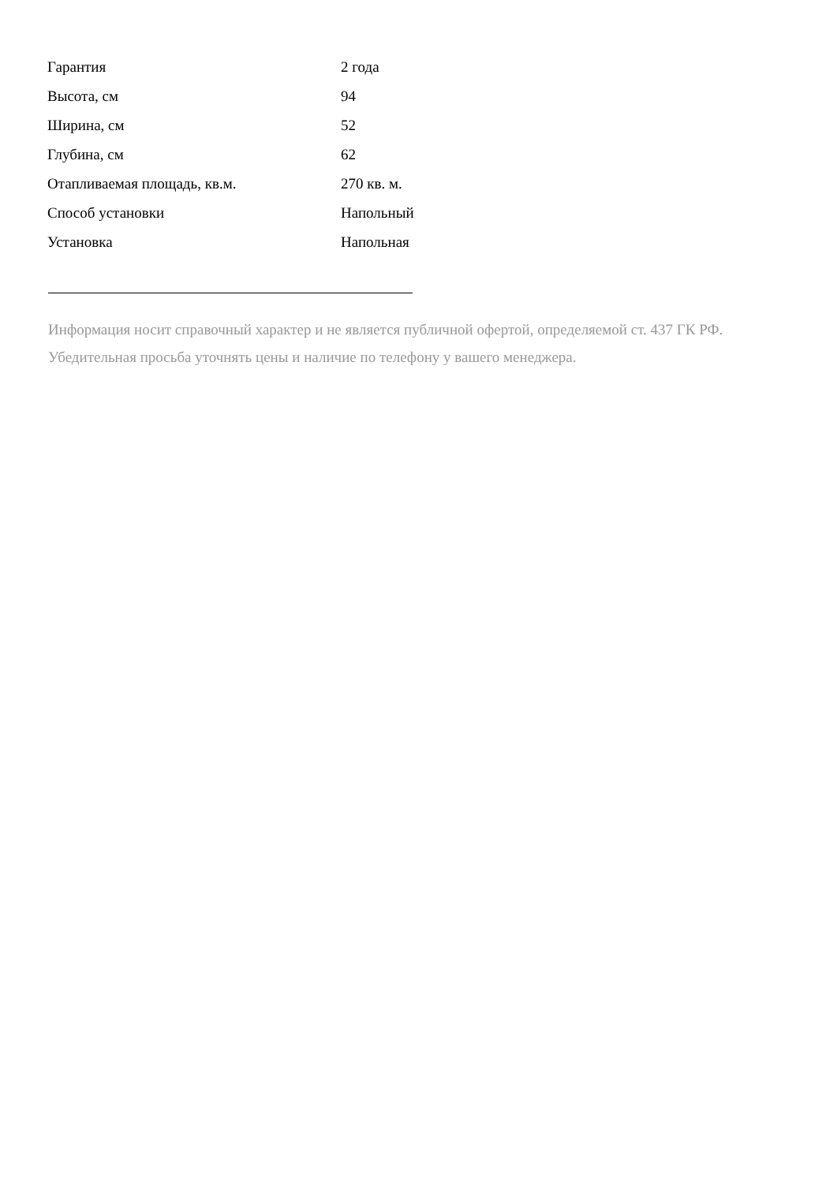| Гарантия | 2 года |
| Высота, см | 94 |
| Ширина, см | 52 |
| Глубина, см | 62 |
| Отапливаемая площадь, кв.м. | 270 кв. м. |
| Способ установки | Напольный |
| Установка | Напольная |
Информация носит справочный характер и не является публичной офертой, определяемой ст. 437 ГК РФ. Убедительная просьба уточнять цены и наличие по телефону у вашего менеджера.